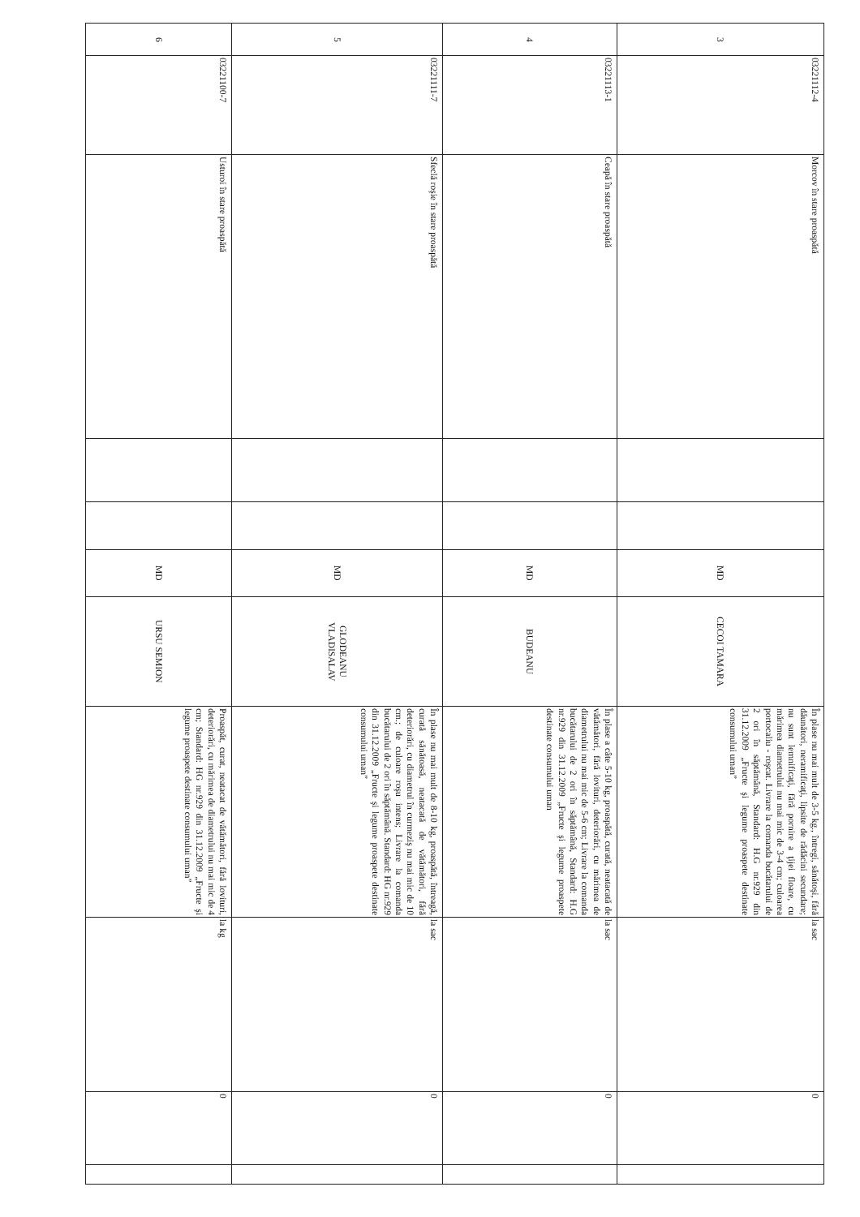| 3 | 03221112-4 | Morcov în stare proaspătă | | | MD | CECOI TAMARA | În plase nu mai mult de 3-5 kg., întregi, sănătoşi, fără dăunători, neramificaţi, lipsite de rădăcini secundare; nu sunt lemnificaţi, fără pornire a ţijei floare, cu mărimea diametrului nu mai mic de 3-4 cm; culoarea portocaliu - roşcat. Livrare la comanda bucătarului de 2 ori în săptămână, Standard: H.G nr.929 din 31.12.2009 „Fructe şi legume proaspete destinate consumului uman” | la sac | 0 | |
| 4 | 03221113-1 | Ceapă în stare proaspătă | | | MD | BUDEANU | În plase a câte 5-10 kg, proaspătă, curată, neatacată de vătămători, fără lovituri, deteriorări, cu mărimea de diametrului nu mai mic de 5-6 cm; Livrare la comanda bucătarului de 2 ori în săptămână, Standard: H.G nr.929 din 31.12.2009 „Fructe şi legume proaspete destinate consumului uman | la sac | 0 | |
| 5 | 03221111-7 | Sfeclă roşie în stare proaspătă | | | MD | GLODEANU VLADISALAV | În plase nu mai mult de 8-10 kg, proaspătă, întreagă, curată sănătoasă, neatacată de vătămători, fără deteriorări, cu diametrul în curmeziş nu mai mic de 10 cm.; de culoare roşu intens; Livrare la comanda bucătarului de 2 ori în săptămână. Standard: HG nr.929 din 31.12.2009 „Fructe şi legume proaspete destinate consumului uman” | la sac | 0 | |
| 6 | 03221100-7 | Usturoi în stare proaspătă | | | MD | URSU SEMION | Proaspăt, curat, neatacat de vătămători, fără lovituri, deteriorări, cu mărimea de diametrului nu mai mic de 4 cm; Standard: HG nr.929 din 31.12.2009 „Fructe şi legume proaspete destinate consumului uman” | la kg | 0 | |